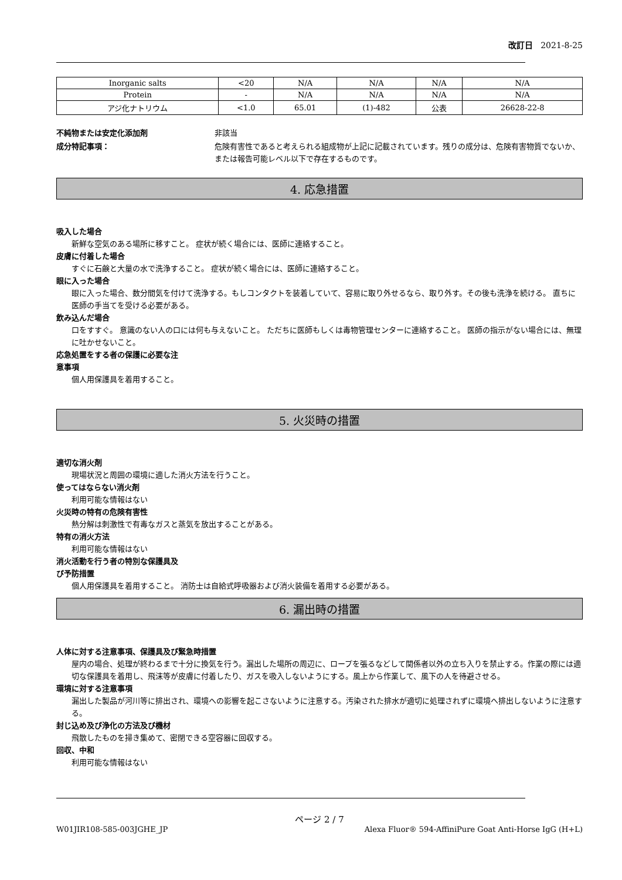改訂日 2021-8-25
| Inorganic salts | <20 | N/A | N/A | N/A | N/A |
| Protein | - | N/A | N/A | N/A | N/A |
| アジ化ナトリウム | <1.0 | 65.01 | (1)-482 | 公表 | 26628-22-8 |
不純物または安定化添加剤 非該当
成分特記事項： 危険有害性であると考えられる組成物が上記に記載されています。残りの成分は、危険有害物質でないか、または報告可能レベル以下で存在するものです。
4. 応急措置
吸入した場合
新鮮な空気のある場所に移すこと。 症状が続く場合には、医師に連絡すること。
皮膚に付着した場合
すぐに石鹸と大量の水で洗浄すること。 症状が続く場合には、医師に連絡すること。
眼に入った場合
眼に入った場合、数分間気を付けて洗浄する。もしコンタクトを装着していて、容易に取り外せるなら、取り外す。その後も洗浄を続ける。 直ちに医師の手当てを受ける必要がある。
飲み込んだ場合
口をすすぐ。 意識のない人の口には何も与えないこと。 ただちに医師もしくは毒物管理センターに連絡すること。 医師の指示がない場合には、無理に吐かせないこと。
応急処置をする者の保護に必要な注
意事項
個人用保護具を着用すること。
5. 火災時の措置
適切な消火剤
現場状況と周囲の環境に適した消火方法を行うこと。
使ってはならない消火剤
利用可能な情報はない
火災時の特有の危険有害性
熱分解は刺激性で有毒なガスと蒸気を放出することがある。
特有の消火方法
利用可能な情報はない
消火活動を行う者の特別な保護具及
び予防措置
個人用保護具を着用すること。 消防士は自給式呼吸器および消火装備を着用する必要がある。
6. 漏出時の措置
人体に対する注意事項、保護具及び緊急時措置
屋内の場合、処理が終わるまで十分に換気を行う。漏出した場所の周辺に、ロープを張るなどして関係者以外の立ち入りを禁止する。作業の際には適切な保護具を着用し、飛沫等が皮膚に付着したり、ガスを吸入しないようにする。風上から作業して、風下の人を待避させる。
環境に対する注意事項
漏出した製品が河川等に排出され、環境への影響を起こさないように注意する。汚染された排水が適切に処理されずに環境へ排出しないように注意する。
封じ込め及び浄化の方法及び機材
飛散したものを掃き集めて、密閉できる空容器に回収する。
回収、中和
利用可能な情報はない
ページ 2 / 7
W01JIR108-585-003JGHE_JP Alexa Fluor® 594-AffiniPure Goat Anti-Horse IgG (H+L)